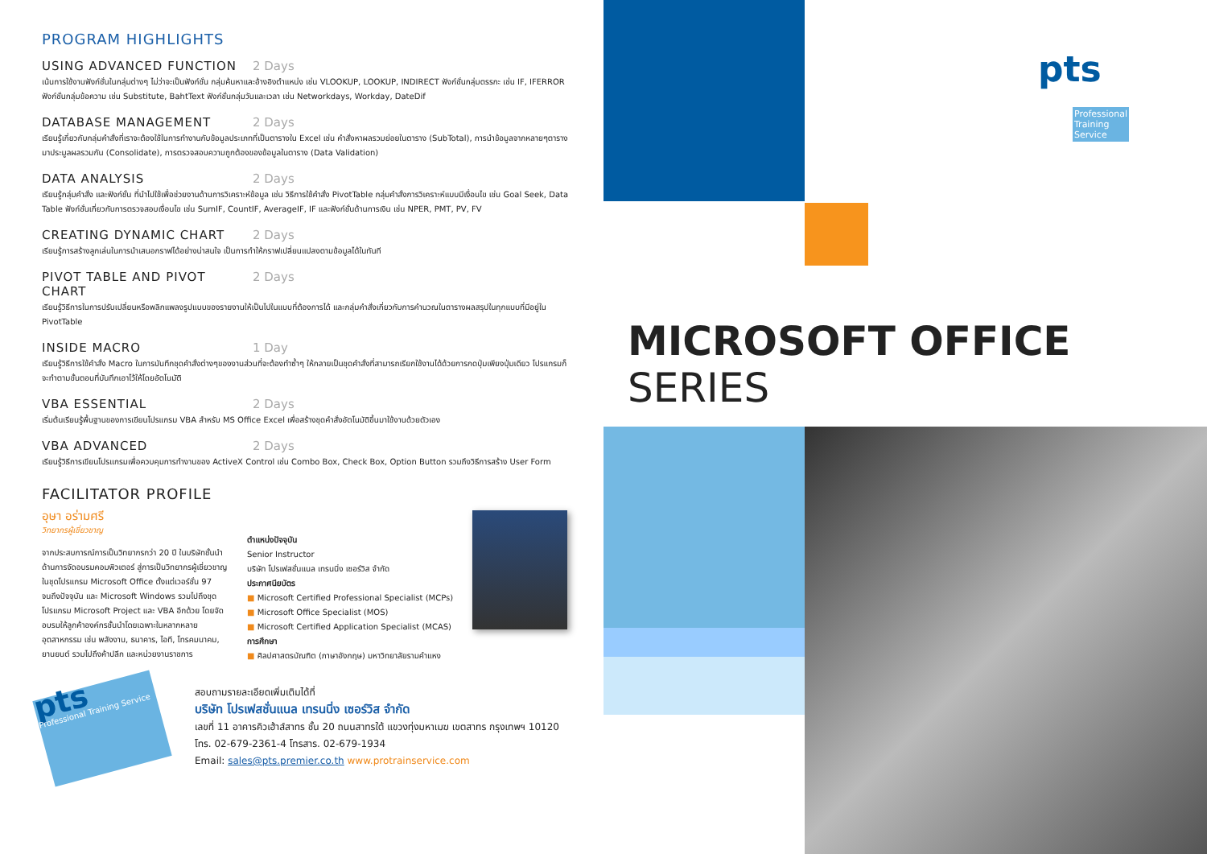pts
Professional
Training
Service
MICROSOFT OFFICE SERIES
PROGRAM HIGHLIGHTS
USING ADVANCED FUNCTION 2 Days
เน้นการใช้งานฟังก์ชั่นในกลุ่มต่างๆ ไม่ว่าจะเป็นฟังก์ชั่น กลุ่มค้นหาและอ้างอิงตำแหน่ง เช่น VLOOKUP, LOOKUP, INDIRECT ฟังก์ชั่นกลุ่มตรรกะ เช่น IF, IFERROR ฟังก์ชั่นกลุ่มข้อความ เช่น Substitute, BahtText ฟังก์ชั่นกลุ่มวันและเวลา เช่น Networkdays, Workday, DateDif
DATABASE MANAGEMENT 2 Days
เรียนรู้เกี่ยวกับกลุ่มคำสั่งที่เราจะต้องใช้ในการทำงานกับข้อมูลประเภทที่เป็นตารางใน Excel เช่น คำสั่งหาผลรวมย่อยในตาราง (SubTotal), การนำข้อมูลจากหลายๆตารางมาประมูลผลรวมกัน (Consolidate), การตรวจสอบความถูกต้องของข้อมูลในตาราง (Data Validation)
DATA ANALYSIS 2 Days
เรียนรู้กลุ่มคำสั่ง และฟังก์ชั่น ที่นำไปใช้เพื่อช่วยงานด้านการวิเคราะห์ข้อมูล เช่น วิธีการใช้คำสั่ง PivotTable กลุ่มคำสั่งการวิเคราะห์แบบมีเงื่อนไข เช่น Goal Seek, Data Table ฟังก์ชั่นเกี่ยวกับการตรวจสอบเงื่อนไข เช่น SumIF, CountIF, AverageIF, IF และฟังก์ชั่นด้านการเงิน เช่น NPER, PMT, PV, FV
CREATING DYNAMIC CHART 2 Days
เรียนรู้การสร้างลูกเล่นในการนำเสนอกราฟได้อย่างน่าสนใจ เป็นการทำให้กราฟเปลี่ยนแปลงตามข้อมูลได้ในทันที
PIVOT TABLE AND PIVOT CHART 2 Days
เรียนรู้วิธีการในการปรับเปลี่ยนหรือพลิกแพลงรูปแบบของรายงานให้เป็นไปในแบบที่ต้องการได้ และกลุ่มคำสั่งเกี่ยวกับการคำนวณในตารางผลสรุปในทุกแบบที่มีอยู่ใน PivotTable
INSIDE MACRO 1 Day
เรียนรู้วิธีการใช้คำสั่ง Macro ในการบันทึกชุดคำสั่งต่างๆของงานส่วนที่จะต้องทำซ้ำๆ ให้กลายเป็นชุดคำสั่งที่สามารถเรียกใช้งานได้ด้วยการกดปุ่มเพียงปุ่มเดียว โปรแกรมก็จะทำตามขั้นตอนที่บันทึกเอาไว้ให้โดยอัตโนมัติ
VBA ESSENTIAL 2 Days
เริ่มต้นเรียนรู้พื้นฐานของการเขียนโปรแกรม VBA สำหรับ MS Office Excel เพื่อสร้างชุดคำสั่งอัตโนมัติขึ้นมาใช้งานด้วยตัวเอง
VBA ADVANCED 2 Days
เรียนรู้วิธีการเขียนโปรแกรมเพื่อควบคุมการทำงานของ ActiveX Control เช่น Combo Box, Check Box, Option Button รวมถึงวิธีการสร้าง User Form
FACILITATOR PROFILE
อุษา อร่ามศรี
วิทยากรผู้เชี่ยวชาญ
จากประสบการณ์การเป็นวิทยากรกว่า 20 ปี ในบริษัทชั้นนำด้านการจัดอบรมคอมพิวเตอร์ สู่การเป็นวิทยากรผู้เชี่ยวชาญในชุดโปรแกรม Microsoft Office ตั้งแต่เวอร์ชั่น 97 จนถึงปัจจุบัน และ Microsoft Windows รวมไปถึงชุดโปรแกรม Microsoft Project และ VBA อีกด้วย โดยจัดอบรมให้ลูกค้าองค์กรชั้นนำโดยเฉพาะในหลากหลายอุตสาหกรรม เช่น พลังงาน, ธนาคาร, ไอที, โทรคมนาคม, ยานยนต์ รวมไปถึงค้าปลีก และหน่วยงานราชการ
ตำแหน่งปัจจุบัน
Senior Instructor
บริษัท โปรเฟสชั่นแนล เทรนนิ่ง เซอร์วิส จำกัด
ประกาศนียบัตร
■ Microsoft Certified Professional Specialist (MCPs)
■ Microsoft Office Specialist (MOS)
■ Microsoft Certified Application Specialist (MCAS)
การศึกษา
■ ศิลปศาสตรบัณฑิต (ภาษาอังกฤษ) มหาวิทยาลัยรามคำแหง
pts
Professional Training Service
สอบถามรายละเอียดเพิ่มเติมได้ที่
บริษัท โปรเฟสชั่นแนล เทรนนิ่ง เซอร์วิส จำกัด
เลขที่ 11 อาคารคิวเฮ้าส์สาทร ชั้น 20 ถนนสาทรใต้ แขวงทุ่งมหาเมฆ เขตสาทร กรุงเทพฯ 10120
โทร. 02-679-2361-4 โทรสาร. 02-679-1934
Email: sales@pts.premier.co.th www.protrainservice.com